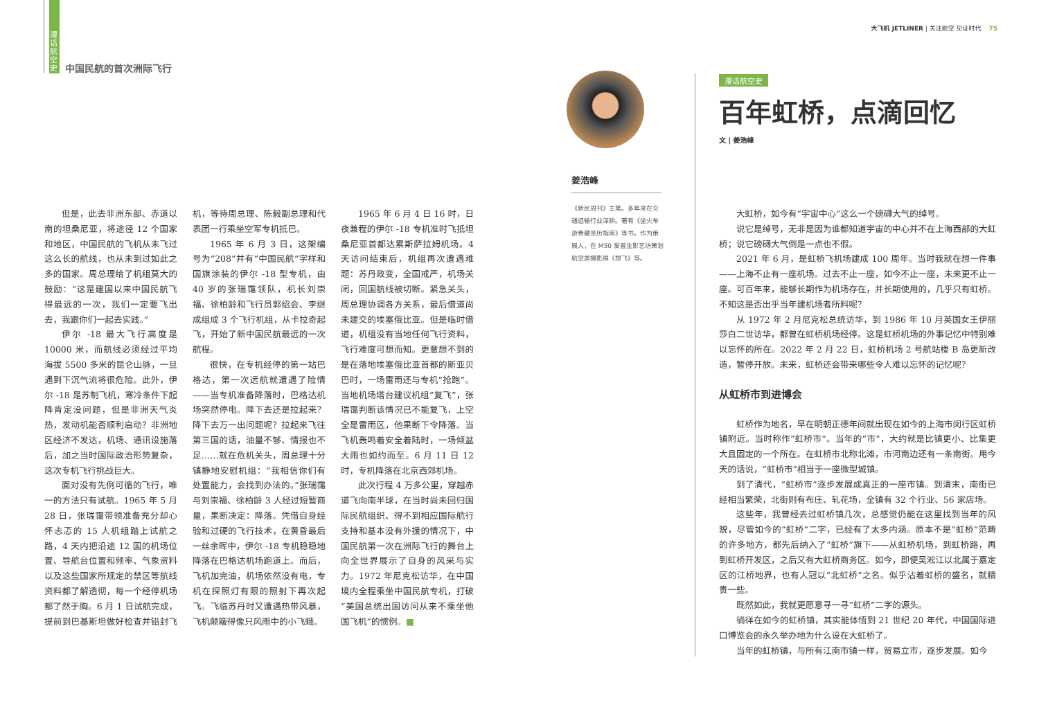漫话航空史
中国民航的首次洲际飞行
大飞机 JETLINER | 关注航空 见证时代 75
但是，此去非洲东部、赤道以南的坦桑尼亚，将途径 12 个国家和地区，中国民航的飞机从未飞过这么长的航线，也从未到过如此之多的国家。周总理给了机组莫大的鼓励：“这是建国以来中国民航飞得最远的一次，我们一定要飞出去，我跟你们一起去实践。”
伊尔 -18 最大飞行高度是 10000 米，而航线必须经过平均海拔 5500 多米的昆仑山脉，一旦遇到下沉气流将很危险。此外，伊尔 -18 是苏制飞机，寒冷条件下起降肯定没问题，但是非洲天气炎热，发动机能否顺利启动？非洲地区经济不发达，机场、通讯设施落后，加之当时国际政治形势复杂，这次专机飞行挑战巨大。
面对没有先例可循的飞行，唯一的方法只有试航。1965 年 5 月 28 日，张瑞霭带领准备充分却心怀忐忑的 15 人机组踏上试航之路，4 天内把沿途 12 国的机场位置、导航台位置和频率、气象资料以及这些国家所规定的禁区等航线资料都了解透彻，每一个经停机场都了然于胸。6 月 1 日试航完成，提前到巴基斯坦做好检查并铅封飞机，等待周总理、陈毅副总理和代表团一行乘坐空军专机抵巴。
1965 年 6 月 3 日，这架编号为“208”并有“中国民航”字样和国旗涂装的伊尔 -18 型专机，由 40 岁的张瑞霭领队，机长刘崇福、徐柏龄和飞行员郭绍会、李继成组成 3 个飞行机组，从卡拉奇起飞，开始了新中国民航最远的一次航程。
很快，在专机经停的第一站巴格达，第一次远航就遭遇了险情——当专机准备降落时，巴格达机场突然停电。降下去还是拉起来？降下去万一出问题呢？拉起来飞往第三国的话，油量不够、情报也不足……就在危机关头，周总理十分镇静地安慰机组：“我相信你们有处置能力，会找到办法的。”张瑞霭与刘崇福、徐柏龄 3 人经过短暂商量，果断决定：降落。凭借自身经验和过硬的飞行技术，在黄昏最后一丝余晖中，伊尔 -18 专机稳稳地降落在巴格达机场跑道上。而后，飞机加完油，机场依然没有电，专机在探照灯有限的照射下再次起飞。飞临苏丹时又遭遇热带风暴，飞机颠簸得像只风雨中的小飞蛾。
1965 年 6 月 4 日 16 时，日夜兼程的伊尔 -18 专机准时飞抵坦桑尼亚首都达累斯萨拉姆机场。4 天访问结束后，机组再次遭遇难题：苏丹政变，全国戒严，机场关闭，回国航线被切断。紧急关头，周总理协调各方关系，最后借道尚未建交的埃塞俄比亚。但是临时借道，机组没有当地任何飞行资料，飞行难度可想而知。更意想不到的是在落地埃塞俄比亚首都的斯亚贝巴时，一场雷雨还与专机“抢跑”。当地机场塔台建议机组“复飞”，张瑞霭判断该情况已不能复飞，上空全是雷雨区，他果断下令降落。当飞机轰鸣着安全着陆时，一场倾盆大雨也如约而至。6 月 11 日 12 时，专机降落在北京西郊机场。
此次行程 4 万多公里，穿越赤道飞向南半球，在当时尚未回归国际民航组织、得不到相应国际航行支持和基本没有外援的情况下，中国民航第一次在洲际飞行的舞台上向全世界展示了自身的风采与实力。1972 年尼克松访华，在中国境内全程乘坐中国民航专机，打破“美国总统出国访问从来不乘坐他国飞机”的惯例。■
姜浩峰
《新民周刊》主笔。多年来在交通运输行业深耕。著有《坐火车游青藏亲历指南》等书。作为策展人，在 M50 爱普生影艺坊策划航空类摄影展《想飞》等。
漫话航空史
百年虹桥，点滴回忆
文 | 姜浩峰
大虹桥，如今有“宇宙中心”这么一个磅礴大气的绰号。
说它是绰号，无非是因为谁都知道宇宙的中心并不在上海西部的大虹桥；说它磅礴大气倒是一点也不假。
2021 年 6 月，是虹桥飞机场建成 100 周年。当时我就在想一件事——上海不止有一座机场。过去不止一座，如今不止一座，未来更不止一座。可百年来，能够长期作为机场存在，并长期使用的，几乎只有虹桥。不知这是否出乎当年建机场者所料呢？
从 1972 年 2 月尼克松总统访华，到 1986 年 10 月英国女王伊丽莎白二世访华，都曾在虹桥机场经停。这是虹桥机场的外事记忆中特别难以忘怀的所在。2022 年 2 月 22 日，虹桥机场 2 号航站楼 B 岛更新改造，暂停开放。未来，虹桥还会带来哪些令人难以忘怀的记忆呢？
从虹桥市到进博会
虹桥作为地名，早在明朝正德年间就出现在如今的上海市闵行区虹桥镇附近。当时称作“虹桥市”。当年的“市”，大约就是比镇更小、比集更大且固定的一个所在。在虹桥市北称北滩，市河南边还有一条南街。用今天的话说，“虹桥市”相当于一座微型城镇。
到了清代，“虹桥市”逐步发展成真正的一座市镇。到清末，南街已经相当繁荣，北街则有布庄、轧花场，全镇有 32 个行业、56 家店场。
这些年，我曾经去过虹桥镇几次，总感觉仍能在这里找到当年的风貌，尽管如今的“虹桥”二字，已经有了太多内涵。原本不是“虹桥”范畴的许多地方，都先后纳入了“虹桥”旗下——从虹桥机场，到虹桥路，再到虹桥开发区，之后又有大虹桥商务区。如今，即便吴淞江以北属于嘉定区的江桥地界，也有人冠以“北虹桥”之名。似乎沾着虹桥的盛名，就精贵一些。
既然如此，我就更愿意寻一寻“虹桥”二字的源头。
徜徉在如今的虹桥镇，其实能体悟到 21 世纪 20 年代，中国国际进口博览会的永久举办地为什么设在大虹桥了。
当年的虹桥镇，与所有江南市镇一样，贸易立市，逐步发展。如今